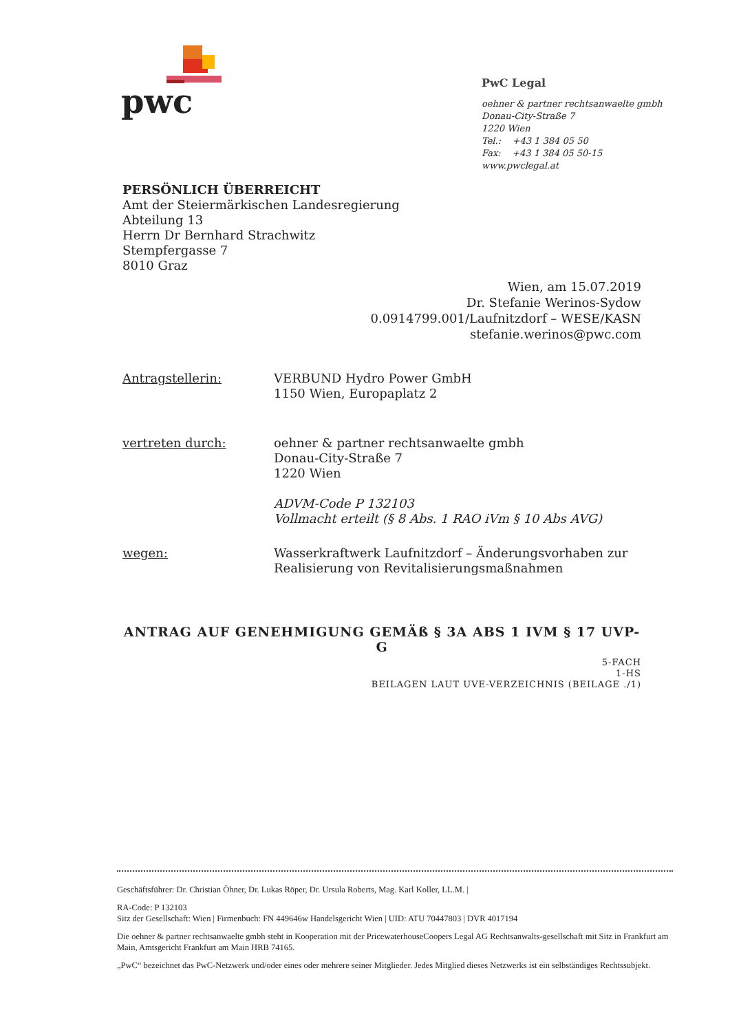pwc
PwC Legal
oehner & partner rechtsanwaelte gmbh
Donau-City-Straße 7
1220 Wien
Tel.: +43 1 384 05 50
Fax: +43 1 384 05 50-15
www.pwclegal.at
PERSÖNLICH ÜBERREICHT
Amt der Steiermärkischen Landesregierung
Abteilung 13
Herrn Dr Bernhard Strachwitz
Stempfergasse 7
8010 Graz
Wien, am 15.07.2019
Dr. Stefanie Werinos-Sydow
0.0914799.001/Laufnitzdorf – WESE/KASN
stefanie.werinos@pwc.com
| Antragstellerin: | VERBUND Hydro Power GmbH 1150 Wien, Europaplatz 2 |
| vertreten durch: | oehner & partner rechtsanwaelte gmbh Donau-City-Straße 7 1220 Wien ADVM-Code P 132103 Vollmacht erteilt (§ 8 Abs. 1 RAO iVm § 10 Abs AVG) |
| wegen: | Wasserkraftwerk Laufnitzdorf – Änderungsvorhaben zur Realisierung von Revitalisierungsmaßnahmen |
ANTRAG AUF GENEHMIGUNG GEMÄß § 3A ABS 1 IVM § 17 UVP-G
5-FACH
1-HS
BEILAGEN LAUT UVE-VERZEICHNIS (BEILAGE ./1)
Geschäftsführer: Dr. Christian Öhner, Dr. Lukas Röper, Dr. Ursula Roberts, Mag. Karl Koller, LL.M. |
RA-Code: P 132103
Sitz der Gesellschaft: Wien | Firmenbuch: FN 449646w Handelsgericht Wien | UID: ATU 70447803 | DVR 4017194
Die oehner & partner rechtsanwaelte gmbh steht in Kooperation mit der PricewaterhouseCoopers Legal AG Rechtsanwalts-gesellschaft mit Sitz in Frankfurt am Main, Amtsgericht Frankfurt am Main HRB 74165.
„PwC“ bezeichnet das PwC-Netzwerk und/oder eines oder mehrere seiner Mitglieder. Jedes Mitglied dieses Netzwerks ist ein selbständiges Rechtssubjekt.